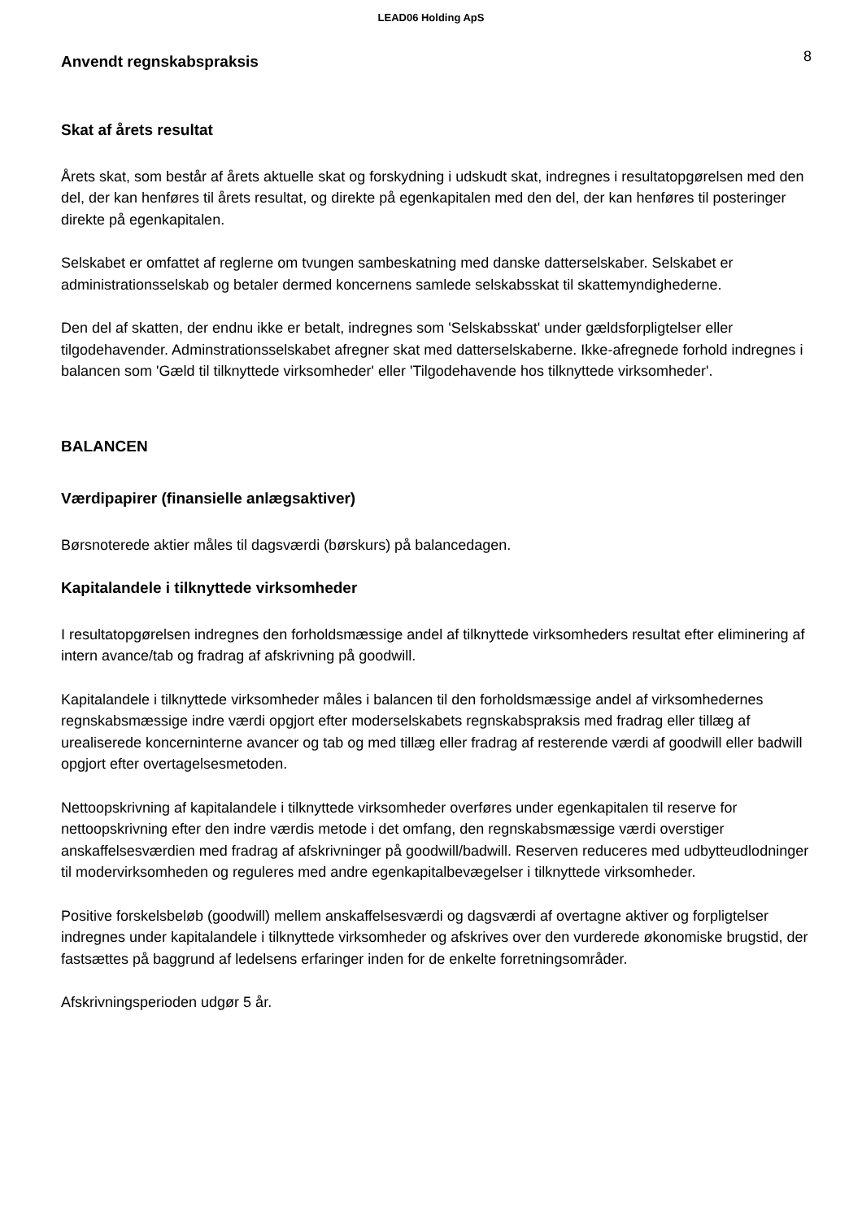LEAD06 Holding ApS
Anvendt regnskabspraksis
8
Skat af årets resultat
Årets skat, som består af årets aktuelle skat og forskydning i udskudt skat, indregnes i resultatopgørelsen med den del, der kan henføres til årets resultat, og direkte på egenkapitalen med den del, der kan henføres til posteringer direkte på egenkapitalen.
Selskabet er omfattet af reglerne om tvungen sambeskatning med danske datterselskaber. Selskabet er administrationsselskab og betaler dermed koncernens samlede selskabsskat til skattemyndighederne.
Den del af skatten, der endnu ikke er betalt, indregnes som 'Selskabsskat' under gældsforpligtelser eller tilgodehavender. Adminstrationsselskabet afregner skat med datterselskaberne. Ikke-afregnede forhold indregnes i balancen som 'Gæld til tilknyttede virksomheder' eller 'Tilgodehavende hos tilknyttede virksomheder'.
BALANCEN
Værdipapirer (finansielle anlægsaktiver)
Børsnoterede aktier måles til dagsværdi (børskurs) på balancedagen.
Kapitalandele i tilknyttede virksomheder
I resultatopgørelsen indregnes den forholdsmæssige andel af tilknyttede virksomheders resultat efter eliminering af intern avance/tab og fradrag af afskrivning på goodwill.
Kapitalandele i tilknyttede virksomheder måles i balancen til den forholdsmæssige andel af virksomhedernes regnskabsmæssige indre værdi opgjort efter moderselskabets regnskabspraksis med fradrag eller tillæg af urealiserede koncerninterne avancer og tab og med tillæg eller fradrag af resterende værdi af goodwill eller badwill opgjort efter overtagelsesmetoden.
Nettoopskrivning af kapitalandele i tilknyttede virksomheder overføres under egenkapitalen til reserve for nettoopskrivning efter den indre værdis metode i det omfang, den regnskabsmæssige værdi overstiger anskaffelsesværdien med fradrag af afskrivninger på goodwill/badwill. Reserven reduceres med udbytteudlodninger til modervirksomheden og reguleres med andre egenkapitalbevægelser i tilknyttede virksomheder.
Positive forskelsbeløb (goodwill) mellem anskaffelsesværdi og dagsværdi af overtagne aktiver og forpligtelser indregnes under kapitalandele i tilknyttede virksomheder og afskrives over den vurderede økonomiske brugstid, der fastsættes på baggrund af ledelsens erfaringer inden for de enkelte forretningsområder.
Afskrivningsperioden udgør 5 år.